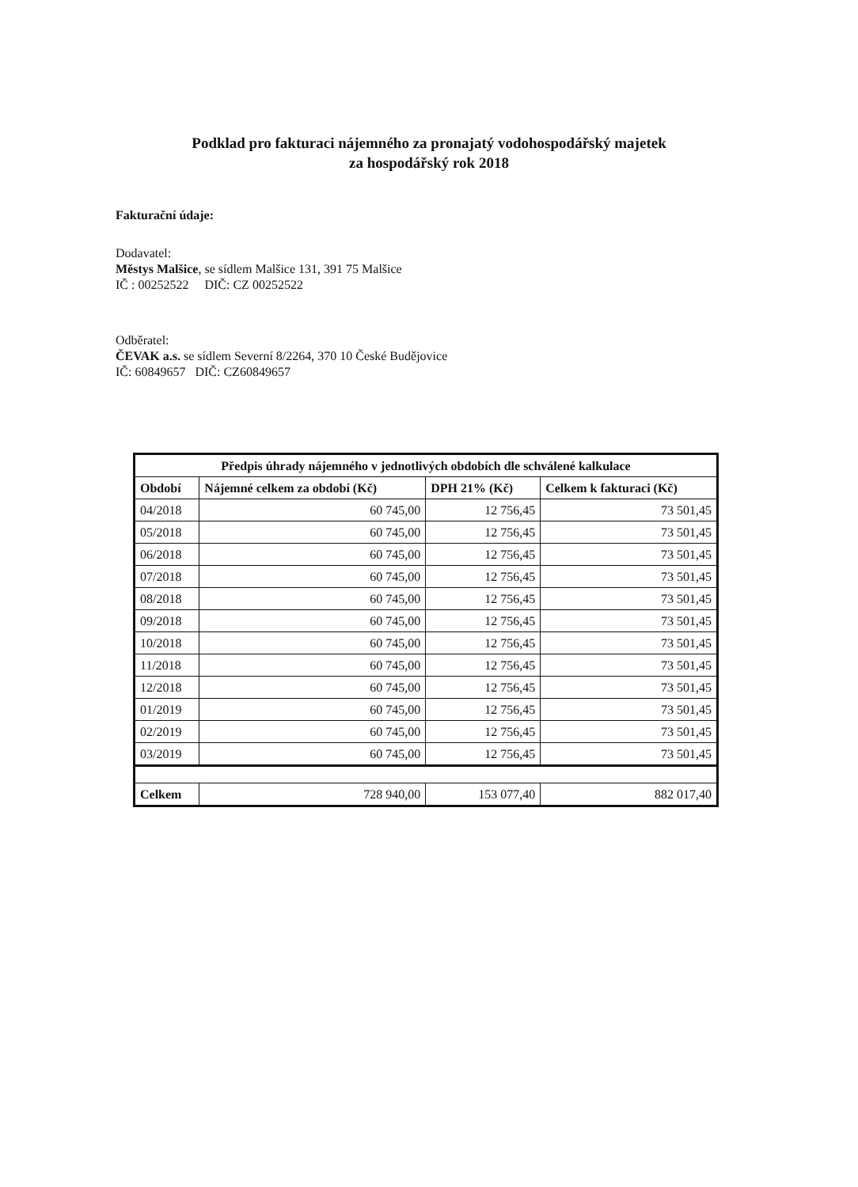Podklad pro fakturaci nájemného za pronajatý vodohospodářský majetek
za hospodářský rok 2018
Fakturační údaje:
Dodavatel:
Městys Malšice, se sídlem Malšice 131, 391 75 Malšice
IČ : 00252522 DIČ: CZ 00252522
Odběratel:
ČEVAK a.s. se sídlem Severní 8/2264, 370 10 České Budějovice
IČ: 60849657 DIČ: CZ60849657
| Předpis úhrady nájemného v jednotlivých obdobích dle schválené kalkulace | | | |
| --- | --- | --- | --- |
| Období | Nájemné celkem za období (Kč) | DPH 21% (Kč) | Celkem k fakturaci (Kč) |
| 04/2018 | 60 745,00 | 12 756,45 | 73 501,45 |
| 05/2018 | 60 745,00 | 12 756,45 | 73 501,45 |
| 06/2018 | 60 745,00 | 12 756,45 | 73 501,45 |
| 07/2018 | 60 745,00 | 12 756,45 | 73 501,45 |
| 08/2018 | 60 745,00 | 12 756,45 | 73 501,45 |
| 09/2018 | 60 745,00 | 12 756,45 | 73 501,45 |
| 10/2018 | 60 745,00 | 12 756,45 | 73 501,45 |
| 11/2018 | 60 745,00 | 12 756,45 | 73 501,45 |
| 12/2018 | 60 745,00 | 12 756,45 | 73 501,45 |
| 01/2019 | 60 745,00 | 12 756,45 | 73 501,45 |
| 02/2019 | 60 745,00 | 12 756,45 | 73 501,45 |
| 03/2019 | 60 745,00 | 12 756,45 | 73 501,45 |
| Celkem | 728 940,00 | 153 077,40 | 882 017,40 |